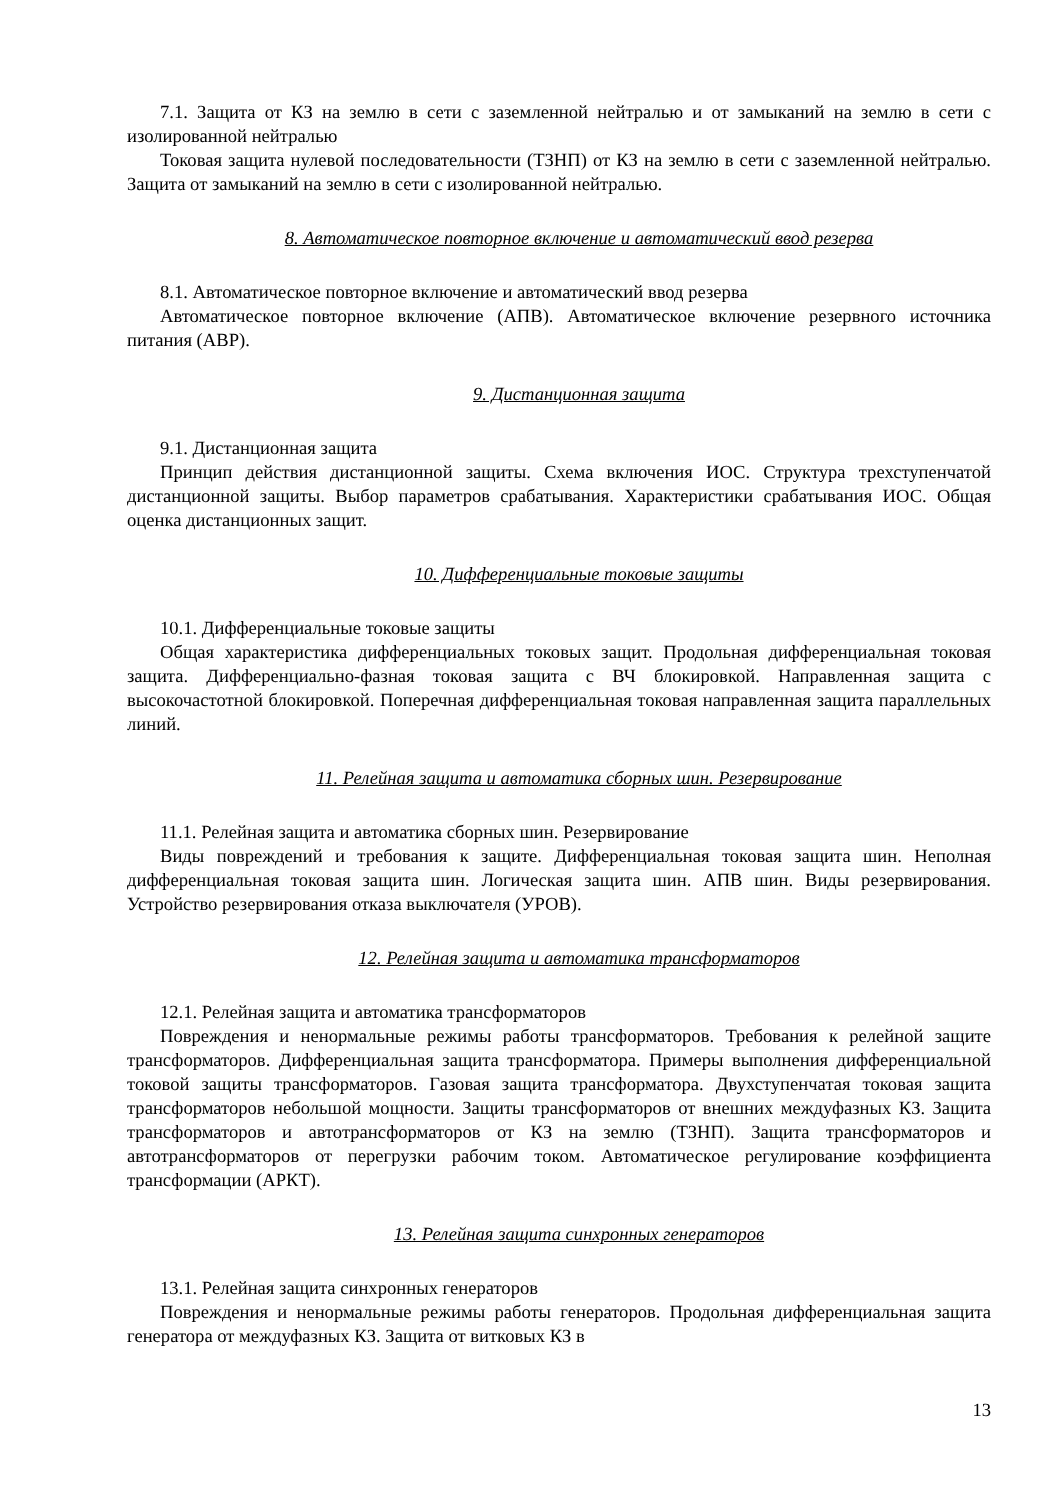7.1. Защита от КЗ на землю в сети с заземленной нейтралью и от замыканий на землю в сети с изолированной нейтралью
Токовая защита нулевой последовательности (ТЗНП) от КЗ на землю в сети с заземленной нейтралью. Защита от замыканий на землю в сети с изолированной нейтралью.
8. Автоматическое повторное включение и автоматический ввод резерва
8.1. Автоматическое повторное включение и автоматический ввод резерва
Автоматическое повторное включение (АПВ). Автоматическое включение резервного источника питания (АВР).
9. Дистанционная защита
9.1. Дистанционная защита
Принцип действия дистанционной защиты. Схема включения ИОС. Структура трехступенчатой дистанционной защиты. Выбор параметров срабатывания. Характеристики срабатывания ИОС. Общая оценка дистанционных защит.
10. Дифференциальные токовые защиты
10.1. Дифференциальные токовые защиты
Общая характеристика дифференциальных токовых защит. Продольная дифференциальная токовая защита. Дифференциально-фазная токовая защита с ВЧ блокировкой. Направленная защита с высокочастотной блокировкой. Поперечная дифференциальная токовая направленная защита параллельных линий.
11. Релейная защита и автоматика сборных шин. Резервирование
11.1. Релейная защита и автоматика сборных шин. Резервирование
Виды повреждений и требования к защите. Дифференциальная токовая защита шин. Неполная дифференциальная токовая защита шин. Логическая защита шин. АПВ шин. Виды резервирования. Устройство резервирования отказа выключателя (УРОВ).
12. Релейная защита и автоматика трансформаторов
12.1. Релейная защита и автоматика трансформаторов
Повреждения и ненормальные режимы работы трансформаторов. Требования к релейной защите трансформаторов. Дифференциальная защита трансформатора. Примеры выполнения дифференциальной токовой защиты трансформаторов. Газовая защита трансформатора. Двухступенчатая токовая защита трансформаторов небольшой мощности. Защиты трансформаторов от внешних междуфазных КЗ. Защита трансформаторов и автотрансформаторов от КЗ на землю (ТЗНП). Защита трансформаторов и автотрансформаторов от перегрузки рабочим током. Автоматическое регулирование коэффициента трансформации (АРКТ).
13. Релейная защита синхронных генераторов
13.1. Релейная защита синхронных генераторов
Повреждения и ненормальные режимы работы генераторов. Продольная дифференциальная защита генератора от междуфазных КЗ. Защита от витковых КЗ в
13